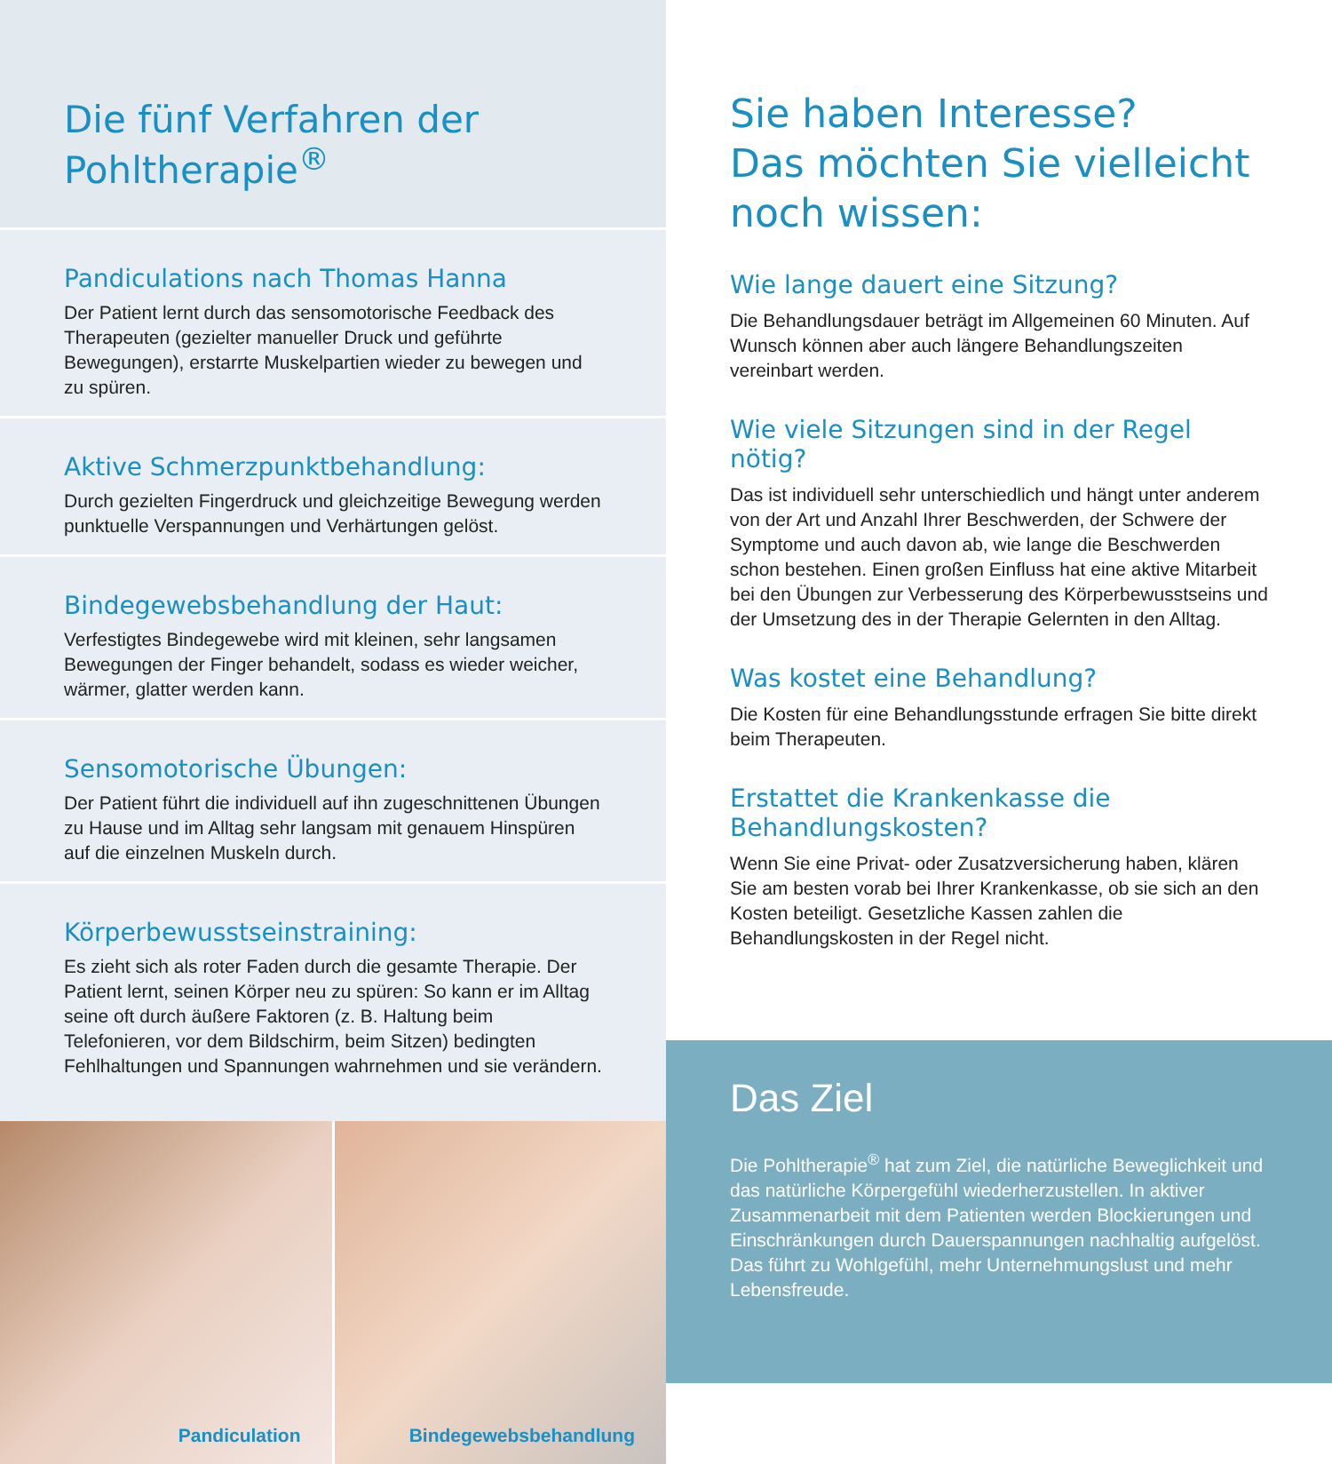Die fünf Verfahren der Pohltherapie<sup>®</sup>
Pandiculations nach Thomas Hanna
Der Patient lernt durch das sensomotorische Feedback des Therapeuten (gezielter manueller Druck und geführte Bewegungen), erstarrte Muskelpartien wieder zu bewegen und zu spüren.
Aktive Schmerzpunktbehandlung:
Durch gezielten Fingerdruck und gleichzeitige Bewegung werden punktuelle Verspannungen und Verhärtungen gelöst.
Bindegewebsbehandlung der Haut:
Verfestigtes Bindegewebe wird mit kleinen, sehr langsamen Bewegungen der Finger behandelt, sodass es wieder weicher, wärmer, glatter werden kann.
Sensomotorische Übungen:
Der Patient führt die individuell auf ihn zugeschnittenen Übungen zu Hause und im Alltag sehr langsam mit genauem Hinspüren auf die einzelnen Muskeln durch.
Körperbewusstseinstraining:
Es zieht sich als roter Faden durch die gesamte Therapie. Der Patient lernt, seinen Körper neu zu spüren: So kann er im Alltag seine oft durch äußere Faktoren (z. B. Haltung beim Telefonieren, vor dem Bildschirm, beim Sitzen) bedingten Fehlhaltungen und Spannungen wahrnehmen und sie verändern.
Pandiculation
Bindegewebsbehandlung
Sie haben Interesse?
Das möchten Sie vielleicht
noch wissen:
Wie lange dauert eine Sitzung?
Die Behandlungsdauer beträgt im Allgemeinen 60 Minuten. Auf Wunsch können aber auch längere Behandlungszeiten vereinbart werden.
Wie viele Sitzungen sind in der Regel nötig?
Das ist individuell sehr unterschiedlich und hängt unter anderem von der Art und Anzahl Ihrer Beschwerden, der Schwere der Symptome und auch davon ab, wie lange die Beschwerden schon bestehen. Einen großen Einfluss hat eine aktive Mitarbeit bei den Übungen zur Verbesserung des Körperbewusstseins und der Umsetzung des in der Therapie Gelernten in den Alltag.
Was kostet eine Behandlung?
Die Kosten für eine Behandlungsstunde erfragen Sie bitte direkt beim Therapeuten.
Erstattet die Krankenkasse die Behandlungskosten?
Wenn Sie eine Privat- oder Zusatzversicherung haben, klären Sie am besten vorab bei Ihrer Krankenkasse, ob sie sich an den Kosten beteiligt. Gesetzliche Kassen zahlen die Behandlungskosten in der Regel nicht.
Das Ziel
Die Pohltherapie<sup>®</sup> hat zum Ziel, die natürliche Beweglichkeit und das natürliche Körpergefühl wiederherzustellen. In aktiver Zusammenarbeit mit dem Patienten werden Blockierungen und Einschränkungen durch Dauerspannungen nachhaltig aufgelöst. Das führt zu Wohlgefühl, mehr Unternehmungslust und mehr Lebensfreude.